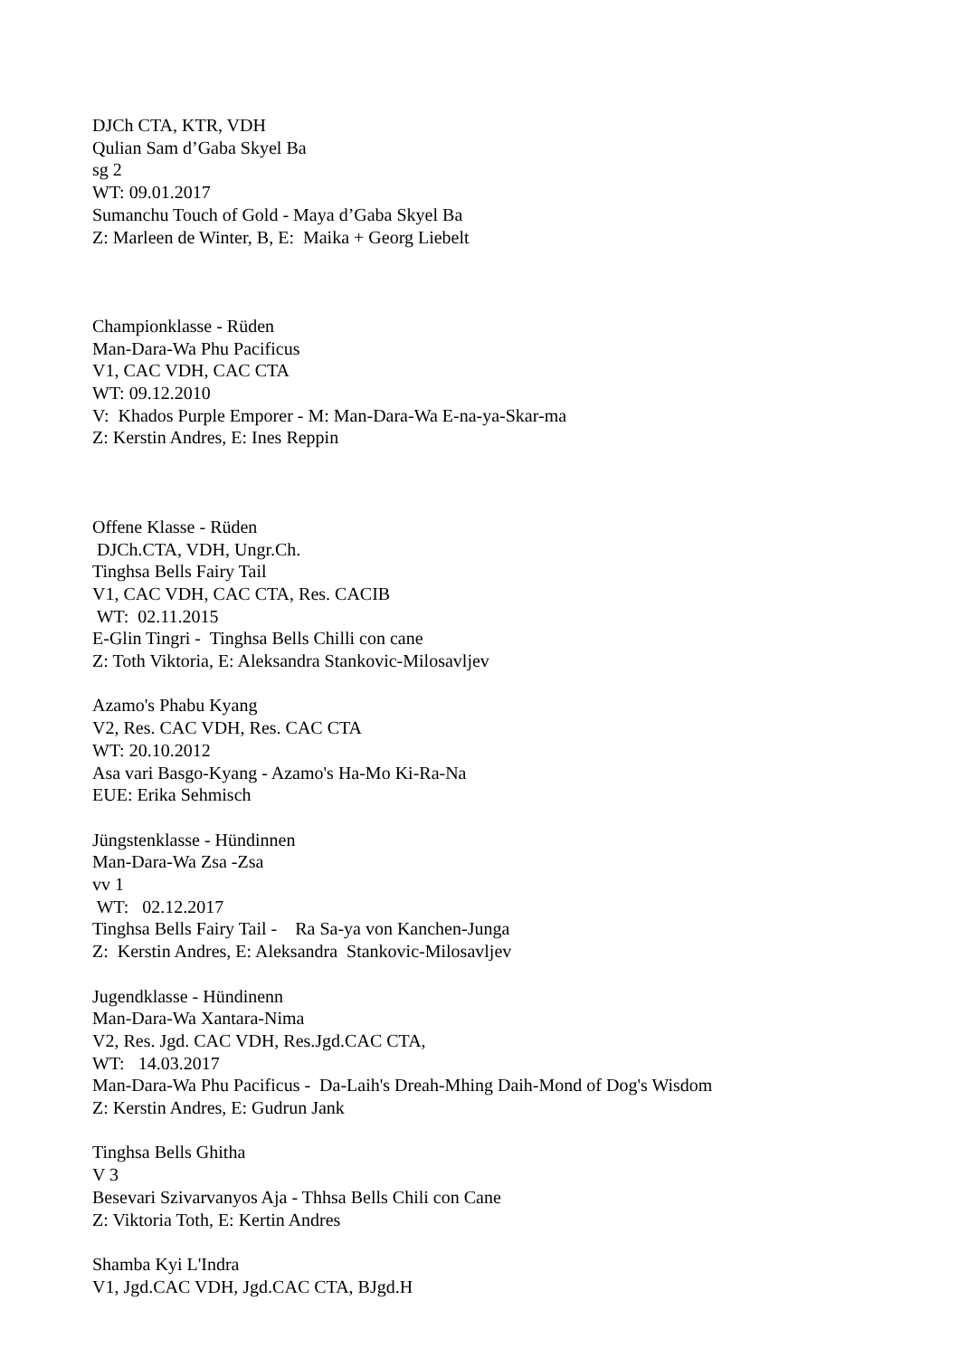DJCh CTA, KTR, VDH
Qulian Sam d’Gaba Skyel Ba
sg 2
WT: 09.01.2017
Sumanchu Touch of Gold - Maya d’Gaba Skyel Ba
Z: Marleen de Winter, B, E: Maika + Georg Liebelt
Championklasse - Rüden
Man-Dara-Wa Phu Pacificus
V1, CAC VDH, CAC CTA
WT: 09.12.2010
V: Khados Purple Emporer - M: Man-Dara-Wa E-na-ya-Skar-ma
Z: Kerstin Andres, E: Ines Reppin
Offene Klasse - Rüden
DJCh.CTA, VDH, Ungr.Ch.
Tinghsa Bells Fairy Tail
V1, CAC VDH, CAC CTA, Res. CACIB
WT: 02.11.2015
E-Glin Tingri - Tinghsa Bells Chilli con cane
Z: Toth Viktoria, E: Aleksandra Stankovic-Milosavljev
Azamo's Phabu Kyang
V2, Res. CAC VDH, Res. CAC CTA
WT: 20.10.2012
Asa vari Basgo-Kyang - Azamo's Ha-Mo Ki-Ra-Na
EUE: Erika Sehmisch
Jüngstenklasse - Hündinnen
Man-Dara-Wa Zsa -Zsa
vv 1
WT: 02.12.2017
Tinghsa Bells Fairy Tail - Ra Sa-ya von Kanchen-Junga
Z: Kerstin Andres, E: Aleksandra Stankovic-Milosavljev
Jugendklasse - Hündinenn
Man-Dara-Wa Xantara-Nima
V2, Res. Jgd. CAC VDH, Res.Jgd.CAC CTA,
WT: 14.03.2017
Man-Dara-Wa Phu Pacificus - Da-Laih's Dreah-Mhing Daih-Mond of Dog's Wisdom
Z: Kerstin Andres, E: Gudrun Jank
Tinghsa Bells Ghitha
V 3
Besevari Szivarvanyos Aja - Thhsa Bells Chili con Cane
Z: Viktoria Toth, E: Kertin Andres
Shamba Kyi L'Indra
V1, Jgd.CAC VDH, Jgd.CAC CTA, BJgd.H